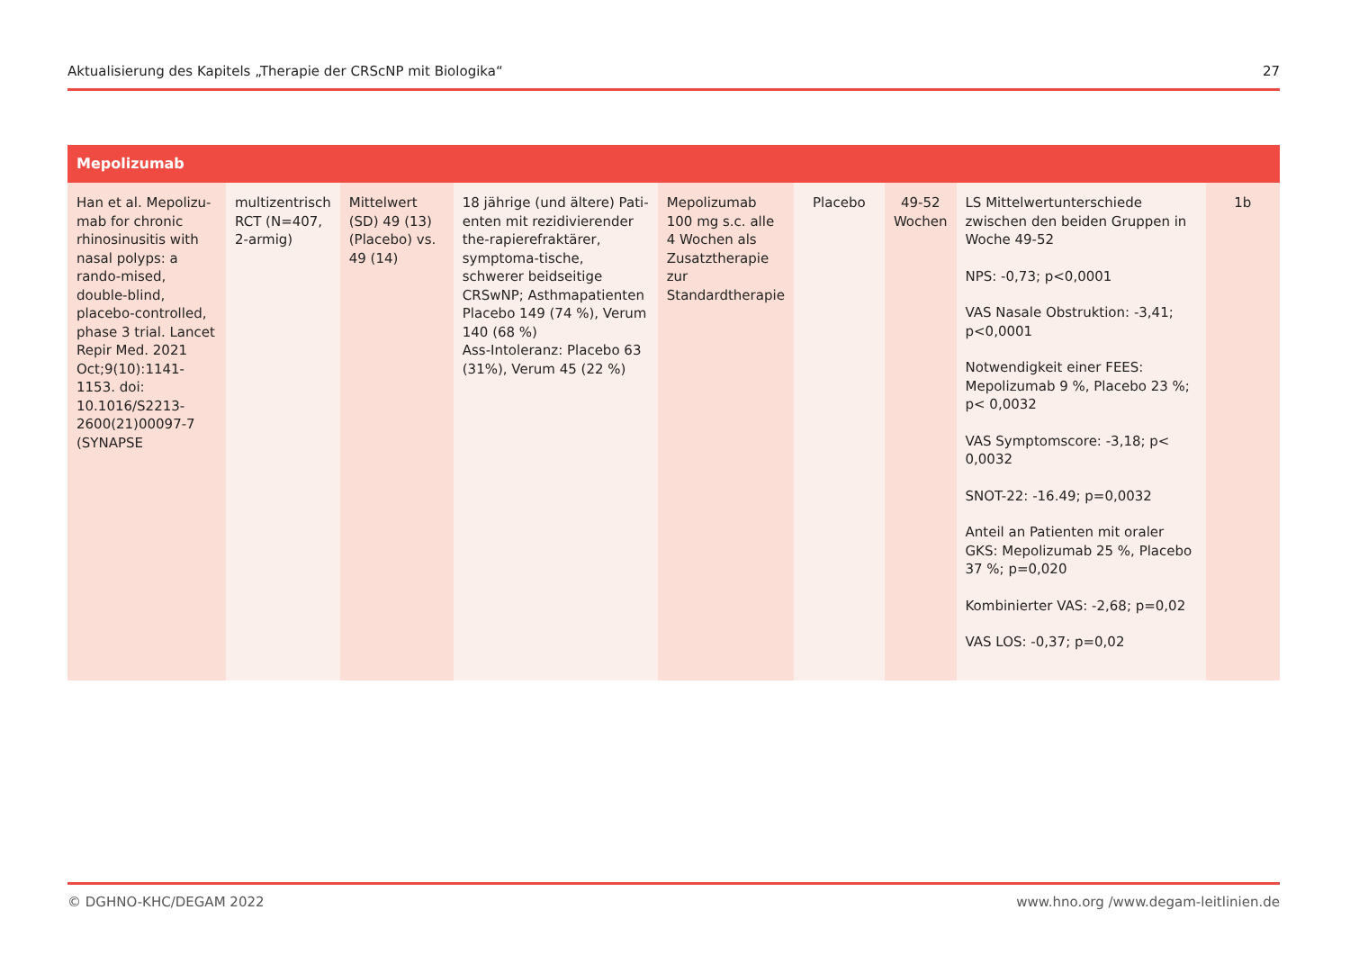Aktualisierung des Kapitels „Therapie der CRScNP mit Biologika“27
| Mepolizumab | | | | | | | | |
| --- | --- | --- | --- | --- | --- | --- | --- | --- |
| Han et al. Mepolizu-mab for chronic rhinosinusitis with nasal polyps: a rando-mised, double-blind, placebo-controlled, phase 3 trial. Lancet Repir Med. 2021 Oct;9(10):1141-1153. doi: 10.1016/S2213-2600(21)00097-7 (SYNAPSE | multizentrisch RCT (N=407, 2-armig) | Mittelwert (SD) 49 (13) (Placebo) vs. 49 (14) | 18 jährige (und ältere) Pati-enten mit rezidivierender the-rapierefraktärer, symptoma-tische, schwerer beidseitige CRSwNP; Asthmapatienten Placebo 149 (74 %), Verum 140 (68 %) Ass-Intoleranz: Placebo 63 (31%), Verum 45 (22 %) | Mepolizumab 100 mg s.c. alle 4 Wochen als Zusatztherapie zur Standardtherapie | Placebo | 49-52 Wochen | LS Mittelwertunterschiede zwischen den beiden Gruppen in Woche 49-52 NPS: -0,73; p<0,0001 VAS Nasale Obstruktion: -3,41; p<0,0001 Notwendigkeit einer FEES: Mepolizumab 9 %, Placebo 23 %; p< 0,0032 VAS Symptomscore: -3,18; p< 0,0032 SNOT-22: -16.49; p=0,0032 Anteil an Patienten mit oraler GKS: Mepolizumab 25 %, Placebo 37 %; p=0,020 Kombinierter VAS: -2,68; p=0,02 VAS LOS: -0,37; p=0,02 | 1b |
© DGHNO-KHC/DEGAM 2022 www.hno.org /www.degam-leitlinien.de